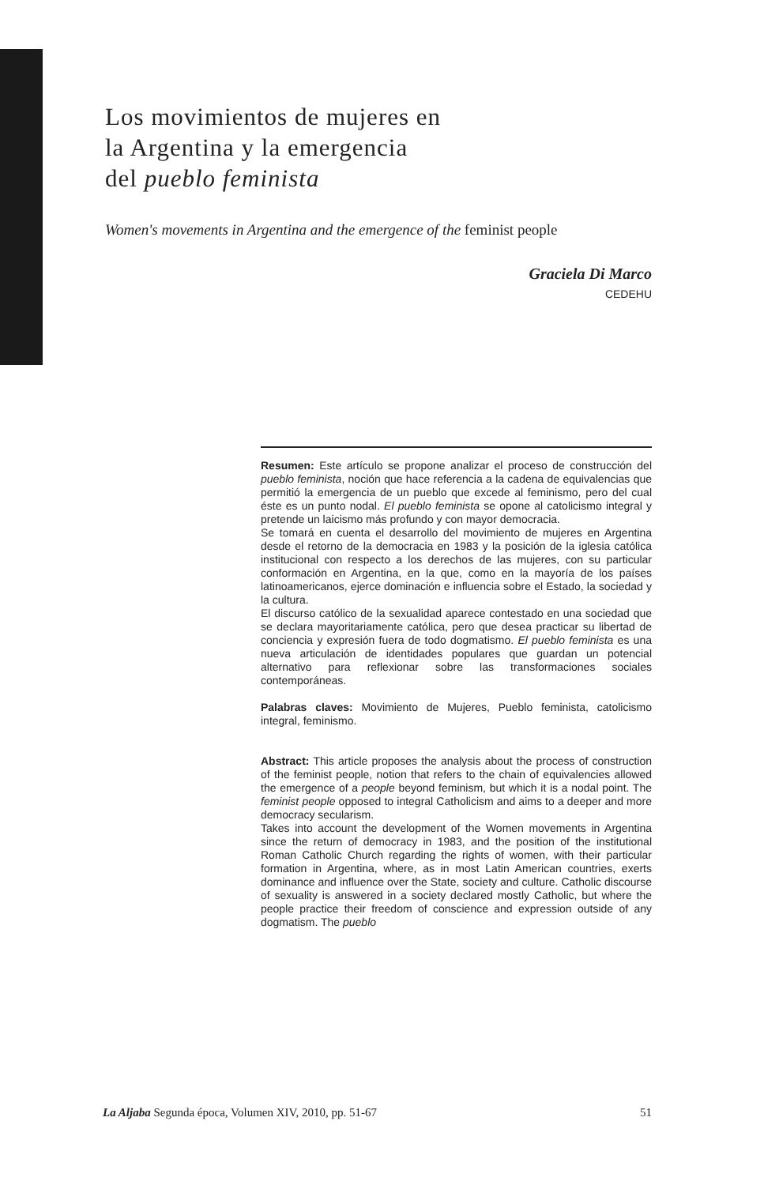Los movimientos de mujeres en
la Argentina y la emergencia
del pueblo feminista
Women's movements in Argentina and the emergence of the feminist people
Graciela Di Marco
CEDEHU
Resumen: Este artículo se propone analizar el proceso de construcción del pueblo feminista, noción que hace referencia a la cadena de equivalencias que permitió la emergencia de un pueblo que excede al feminismo, pero del cual éste es un punto nodal. El pueblo feminista se opone al catolicismo integral y pretende un laicismo más profundo y con mayor democracia.
Se tomará en cuenta el desarrollo del movimiento de mujeres en Argentina desde el retorno de la democracia en 1983 y la posición de la iglesia católica institucional con respecto a los derechos de las mujeres, con su particular conformación en Argentina, en la que, como en la mayoría de los países latinoamericanos, ejerce dominación e influencia sobre el Estado, la sociedad y la cultura.
El discurso católico de la sexualidad aparece contestado en una sociedad que se declara mayoritariamente católica, pero que desea practicar su libertad de conciencia y expresión fuera de todo dogmatismo. El pueblo feminista es una nueva articulación de identidades populares que guardan un potencial alternativo para reflexionar sobre las transformaciones sociales contemporáneas.
Palabras claves: Movimiento de Mujeres, Pueblo feminista, catolicismo integral, feminismo.
Abstract: This article proposes the analysis about the process of construction of the feminist people, notion that refers to the chain of equivalencies allowed the emergence of a people beyond feminism, but which it is a nodal point. The feminist people opposed to integral Catholicism and aims to a deeper and more democracy secularism.
Takes into account the development of the Women movements in Argentina since the return of democracy in 1983, and the position of the institutional Roman Catholic Church regarding the rights of women, with their particular formation in Argentina, where, as in most Latin American countries, exerts dominance and influence over the State, society and culture. Catholic discourse of sexuality is answered in a society declared mostly Catholic, but where the people practice their freedom of conscience and expression outside of any dogmatism. The pueblo
La Aljaba Segunda época, Volumen XIV, 2010, pp. 51-67 51